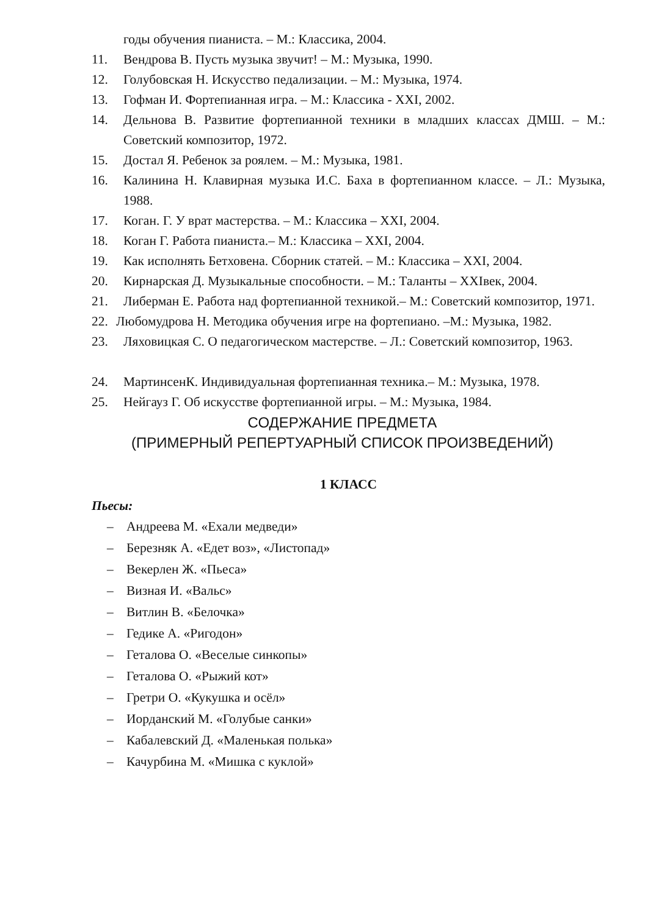годы обучения пианиста. – М.: Классика, 2004.
11. Вендрова В. Пусть музыка звучит! – М.: Музыка, 1990.
12. Голубовская Н. Искусство педализации. – М.: Музыка, 1974.
13. Гофман И. Фортепианная игра. – М.: Классика - XXI, 2002.
14. Дельнова В. Развитие фортепианной техники в младших классах ДМШ. – М.: Советский композитор, 1972.
15. Достал Я. Ребенок за роялем. – М.: Музыка, 1981.
16. Калинина Н. Клавирная музыка И.С. Баха в фортепианном классе. – Л.: Музыка, 1988.
17. Коган. Г. У врат мастерства. – М.: Классика – XXI, 2004.
18. Коган Г. Работа пианиста.– М.: Классика – XXI, 2004.
19. Как исполнять Бетховена. Сборник статей. – М.: Классика – XXI, 2004.
20. Кирнарская Д. Музыкальные способности. – М.: Таланты – XXIвек, 2004.
21. Либерман Е. Работа над фортепианной техникой.– М.: Советский композитор, 1971.
22. Любомудрова Н. Методика обучения игре на фортепиано. –М.: Музыка, 1982.
23. Ляховицкая С. О педагогическом мастерстве. – Л.: Советский композитор, 1963.
24. МартинсенК. Индивидуальная фортепианная техника.– М.: Музыка, 1978.
25. Нейгауз Г. Об искусстве фортепианной игры. – М.: Музыка, 1984.
СОДЕРЖАНИЕ ПРЕДМЕТА
(ПРИМЕРНЫЙ РЕПЕРТУАРНЫЙ СПИСОК ПРОИЗВЕДЕНИЙ)
1 КЛАСС
Пьесы:
– Андреева М. «Ехали медведи»
– Березняк А. «Едет воз», «Листопад»
– Векерлен Ж. «Пьеса»
– Визная И. «Вальс»
– Витлин В. «Белочка»
– Гедике А. «Ригодон»
– Геталова О. «Веселые синкопы»
– Геталова О. «Рыжий кот»
– Гретри О. «Кукушка и осёл»
– Иорданский М. «Голубые санки»
– Кабалевский Д. «Маленькая полька»
– Качурбина М. «Мишка с куклой»